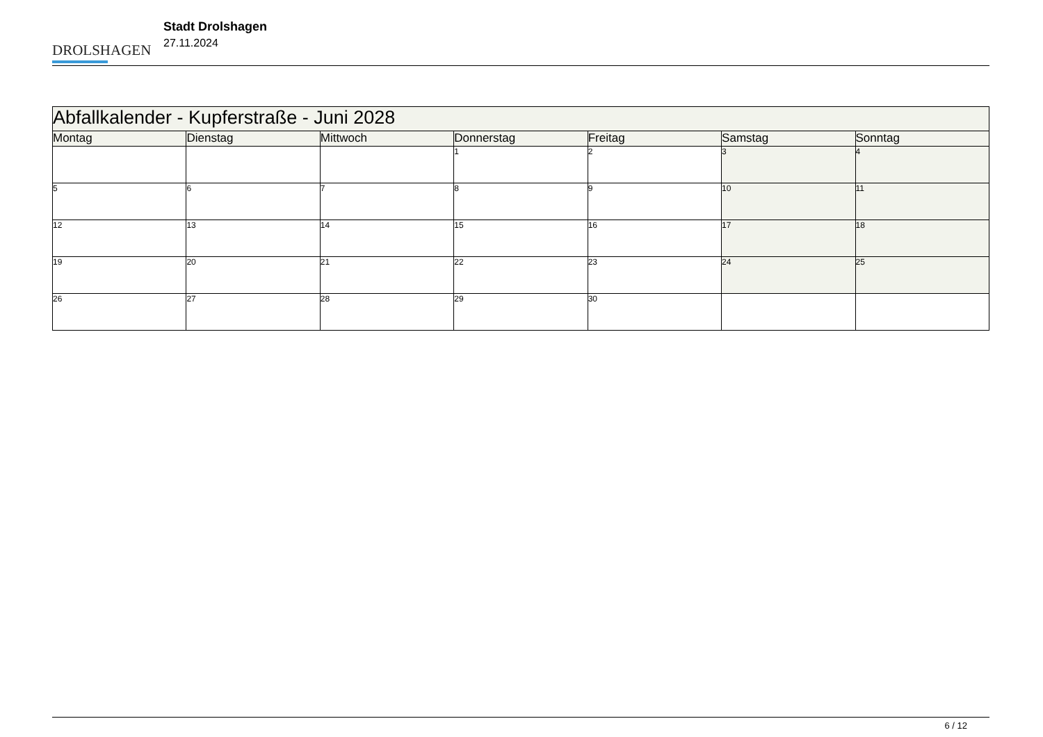DROLSHAGEN
Stadt Drolshagen
27.11.2024
| Abfallkalender - Kupferstraße - Juni 2028 | | | | | | |
| --- | --- | --- | --- | --- | --- | --- |
| Montag | Dienstag | Mittwoch | Donnerstag | Freitag | Samstag | Sonntag |
| | | | 1 | 2 | 3 | 4 |
| 5 | 6 | 7 | 8 | 9 | 10 | 11 |
| 12 | 13 | 14 | 15 | 16 | 17 | 18 |
| 19 | 20 | 21 | 22 | 23 | 24 | 25 |
| 26 | 27 | 28 | 29 | 30 | | |
6 / 12